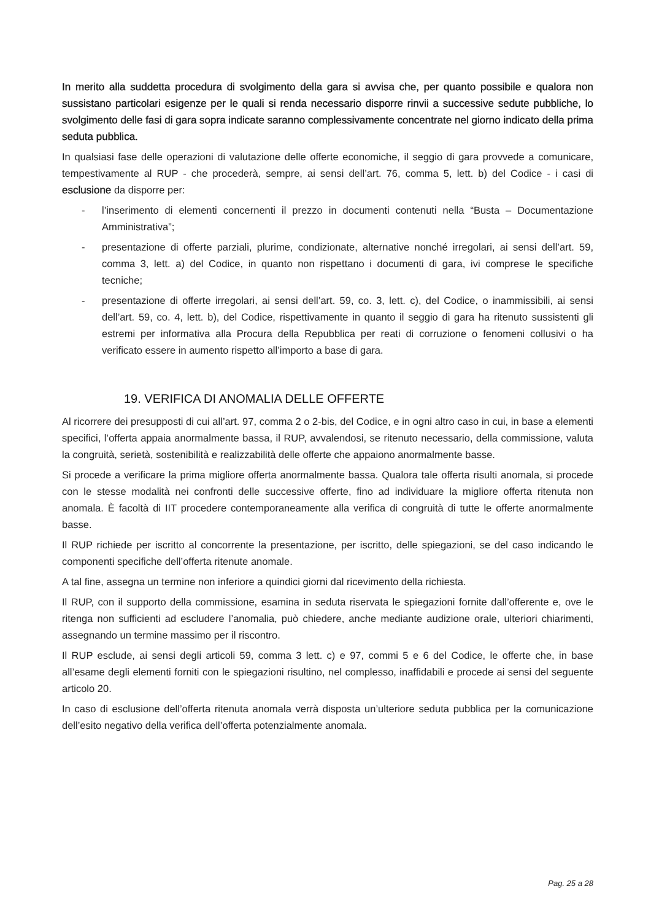In merito alla suddetta procedura di svolgimento della gara si avvisa che, per quanto possibile e qualora non sussistano particolari esigenze per le quali si renda necessario disporre rinvii a successive sedute pubbliche, lo svolgimento delle fasi di gara sopra indicate saranno complessivamente concentrate nel giorno indicato della prima seduta pubblica.
In qualsiasi fase delle operazioni di valutazione delle offerte economiche, il seggio di gara provvede a comunicare, tempestivamente al RUP - che procederà, sempre, ai sensi dell’art. 76, comma 5, lett. b) del Codice - i casi di esclusione da disporre per:
- l’inserimento di elementi concernenti il prezzo in documenti contenuti nella “Busta – Documentazione Amministrativa”;
- presentazione di offerte parziali, plurime, condizionate, alternative nonché irregolari, ai sensi dell’art. 59, comma 3, lett. a) del Codice, in quanto non rispettano i documenti di gara, ivi comprese le specifiche tecniche;
- presentazione di offerte irregolari, ai sensi dell’art. 59, co. 3, lett. c), del Codice, o inammissibili, ai sensi dell’art. 59, co. 4, lett. b), del Codice, rispettivamente in quanto il seggio di gara ha ritenuto sussistenti gli estremi per informativa alla Procura della Repubblica per reati di corruzione o fenomeni collusivi o ha verificato essere in aumento rispetto all’importo a base di gara.
19. VERIFICA DI ANOMALIA DELLE OFFERTE
Al ricorrere dei presupposti di cui all’art. 97, comma 2 o 2-bis, del Codice, e in ogni altro caso in cui, in base a elementi specifici, l’offerta appaia anormalmente bassa, il RUP, avvalendosi, se ritenuto necessario, della commissione, valuta la congruità, serietà, sostenibilità e realizzabilità delle offerte che appaiono anormalmente basse.
Si procede a verificare la prima migliore offerta anormalmente bassa. Qualora tale offerta risulti anomala, si procede con le stesse modalità nei confronti delle successive offerte, fino ad individuare la migliore offerta ritenuta non anomala. È facoltà di IIT procedere contemporaneamente alla verifica di congruità di tutte le offerte anormalmente basse.
Il RUP richiede per iscritto al concorrente la presentazione, per iscritto, delle spiegazioni, se del caso indicando le componenti specifiche dell’offerta ritenute anomale.
A tal fine, assegna un termine non inferiore a quindici giorni dal ricevimento della richiesta.
Il RUP, con il supporto della commissione, esamina in seduta riservata le spiegazioni fornite dall’offerente e, ove le ritenga non sufficienti ad escludere l’anomalia, può chiedere, anche mediante audizione orale, ulteriori chiarimenti, assegnando un termine massimo per il riscontro.
Il RUP esclude, ai sensi degli articoli 59, comma 3 lett. c) e 97, commi 5 e 6 del Codice, le offerte che, in base all’esame degli elementi forniti con le spiegazioni risultino, nel complesso, inaffidabili e procede ai sensi del seguente articolo 20.
In caso di esclusione dell’offerta ritenuta anomala verrà disposta un’ulteriore seduta pubblica per la comunicazione dell’esito negativo della verifica dell’offerta potenzialmente anomala.
Pag. 25 a 28